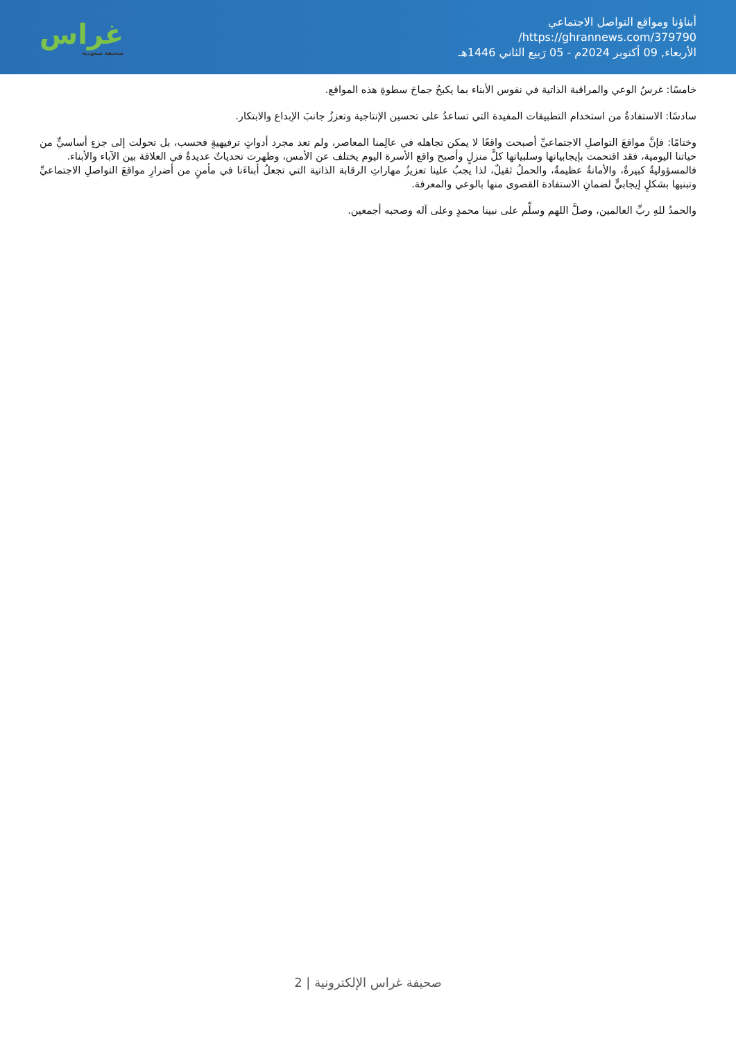أبناؤنا ومواقع التواصل الاجتماعي
https://ghrannews.com/379790/
الأربعاء, 09 أكتوبر 2024م - 05 رَبيع الثاني 1446هـ
غراس
صحيفة سعودية
خامسًا: غرسُ الوعي والمراقبة الذاتية في نفوس الأبناء بما يكبحُ جماحَ سطوةِ هذه المواقع.
سادسًا: الاستفادةُ من استخدام التطبيقات المفيدة التي تساعدُ على تحسين الإنتاجية وتعززُ جانبَ الإبداع والابتكار.
وختامًا: فإنَّ مواقعَ التواصلِ الاجتماعيِّ أصبحت واقعًا لا يمكن تجاهله في عالِمنا المعاصر، ولم تعد مجرد أدواتٍ ترفيهيةٍ فحسب، بل تحولت إلى جزءٍ أساسيٍّ من حياتنا اليومية، فقد اقتحمت بإيجابياتها وسلبياتها كلَّ منزلٍ وأصبح واقع الأسرة اليوم يختلف عن الأمس، وظهرت تحدياتٌ عديدةٌ في العلاقة بين الآباء والأبناء.
فالمسؤوليةُ كبيرةٌ، والأمانةُ عظيمةٌ، والحملُ ثقيلٌ، لذا يجبُ علينا تعزيزُ مهاراتِ الرقابة الذاتية التي تجعلُ أبناءَنا في مأمنٍ من أضرارِ مواقعَ التواصلِ الاجتماعيِّ وتبنيها بشكلٍ إيجابيٍّ لضمانِ الاستفادة القصوى منها بالوعي والمعرفة.
والحمدُ للهِ ربِّ العالمين، وصلَّ اللهم وسلِّم على نبينا محمدٍ وعلى آله وصحبه أجمعين.
صحيفة غراس الإلكترونية | 2